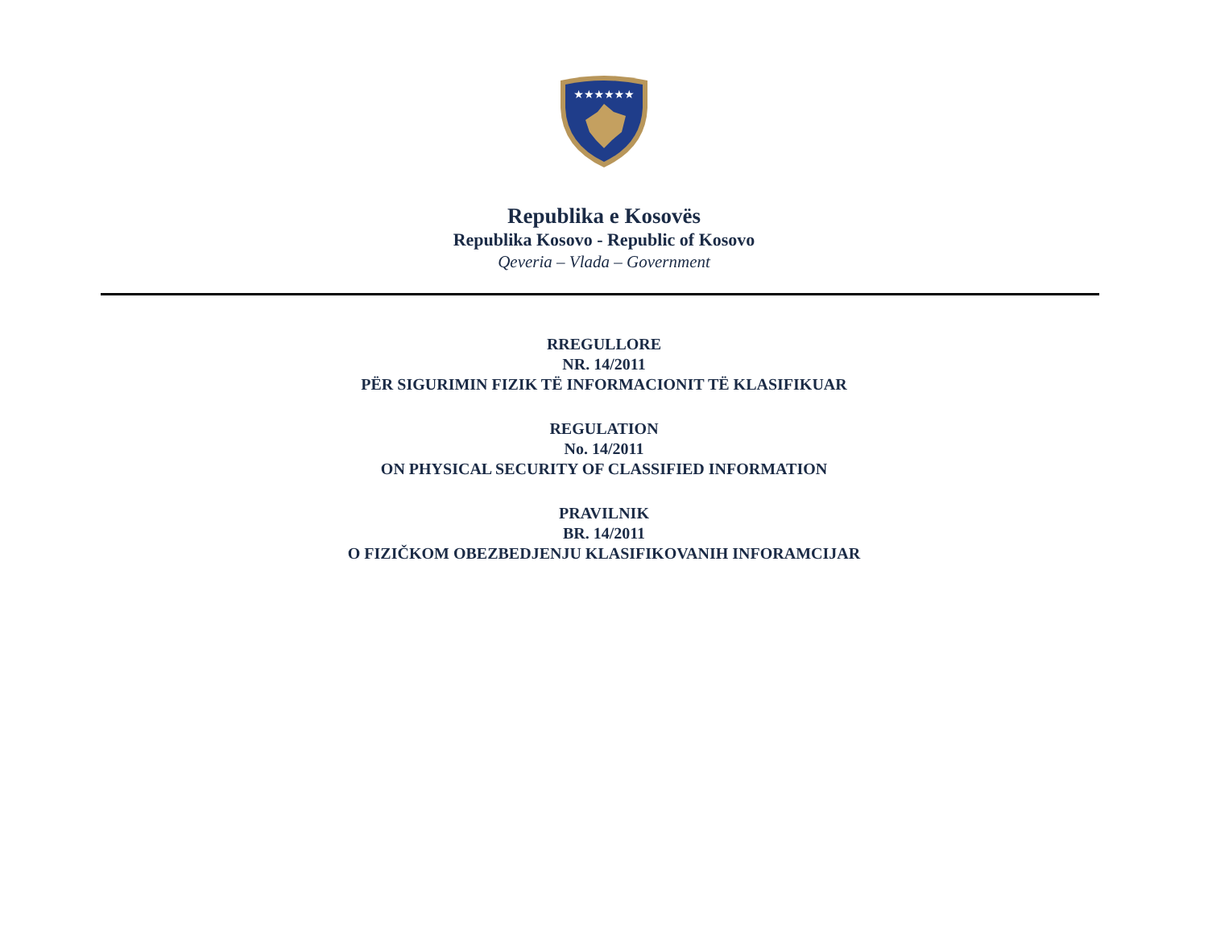★★★★★★
Republika e Kosovës
Republika Kosovo - Republic of Kosovo
Qeveria – Vlada – Government
RREGULLORE
NR. 14/2011
PËR SIGURIMIN FIZIK TË INFORMACIONIT TË KLASIFIKUAR
REGULATION
No. 14/2011
ON PHYSICAL SECURITY OF CLASSIFIED INFORMATION
PRAVILNIK
BR. 14/2011
O FIZIČKOM OBEZBEDJENJU KLASIFIKOVANIH INFORAMCIJAR